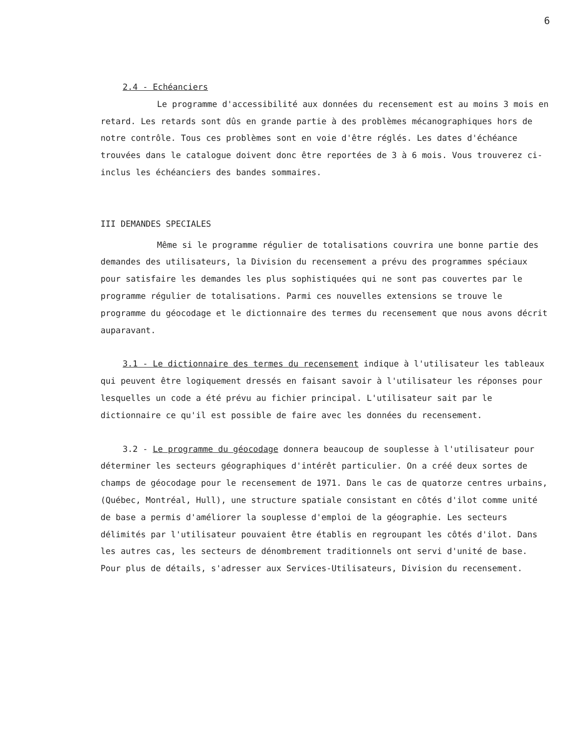6
2.4 - Echéanciers
Le programme d'accessibilité aux données du recensement est au moins 3 mois en retard. Les retards sont dûs en grande partie à des problèmes mécanographiques hors de notre contrôle. Tous ces problèmes sont en voie d'être réglés. Les dates d'échéance trouvées dans le catalogue doivent donc être reportées de 3 à 6 mois. Vous trouverez ci-inclus les échéanciers des bandes sommaires.
III DEMANDES SPECIALES
Même si le programme régulier de totalisations couvrira une bonne partie des demandes des utilisateurs, la Division du recensement a prévu des programmes spéciaux pour satisfaire les demandes les plus sophistiquées qui ne sont pas couvertes par le programme régulier de totalisations. Parmi ces nouvelles extensions se trouve le programme du géocodage et le dictionnaire des termes du recensement que nous avons décrit auparavant.
3.1 - Le dictionnaire des termes du recensement indique à l'utilisateur les tableaux qui peuvent être logiquement dressés en faisant savoir à l'utilisateur les réponses pour lesquelles un code a été prévu au fichier principal. L'utilisateur sait par le dictionnaire ce qu'il est possible de faire avec les données du recensement.
3.2 - Le programme du géocodage donnera beaucoup de souplesse à l'utilisateur pour déterminer les secteurs géographiques d'intérêt particulier. On a créé deux sortes de champs de géocodage pour le recensement de 1971. Dans le cas de quatorze centres urbains, (Québec, Montréal, Hull), une structure spatiale consistant en côtés d'ilot comme unité de base a permis d'améliorer la souplesse d'emploi de la géographie. Les secteurs délimités par l'utilisateur pouvaient être établis en regroupant les côtés d'ilot. Dans les autres cas, les secteurs de dénombrement traditionnels ont servi d'unité de base. Pour plus de détails, s'adresser aux Services-Utilisateurs, Division du recensement.